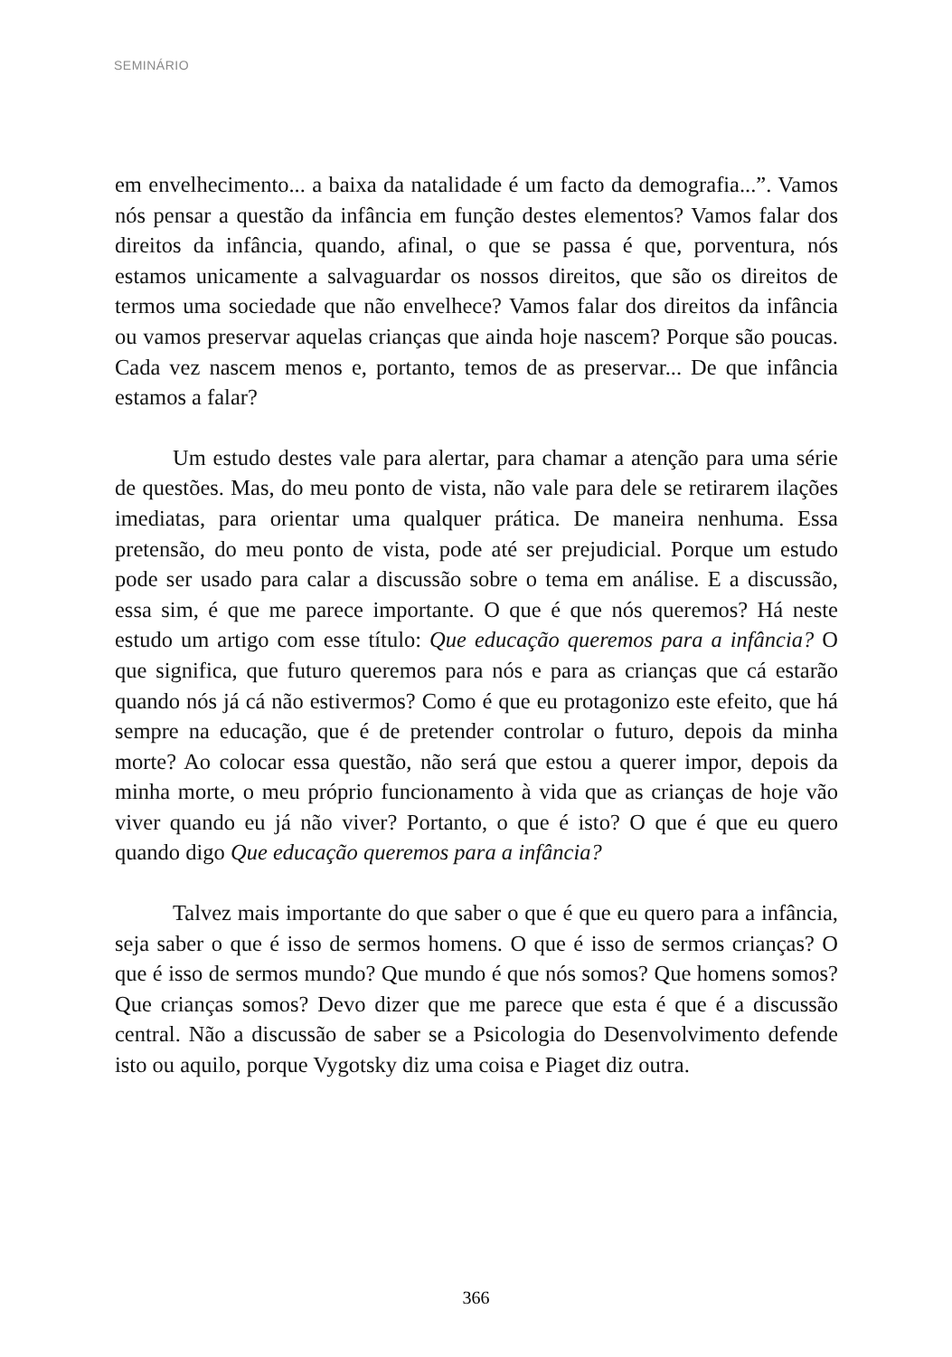SEMINÁRIO
em envelhecimento... a baixa da natalidade é um facto da demografia...”. Vamos nós pensar a questão da infância em função destes elementos? Vamos falar dos direitos da infância, quando, afinal, o que se passa é que, porventura, nós estamos unicamente a salvaguardar os nossos direitos, que são os direitos de termos uma sociedade que não envelhece? Vamos falar dos direitos da infância ou vamos preservar aquelas crianças que ainda hoje nascem? Porque são poucas. Cada vez nascem menos e, portanto, temos de as preservar... De que infância estamos a falar?
Um estudo destes vale para alertar, para chamar a atenção para uma série de questões. Mas, do meu ponto de vista, não vale para dele se retirarem ilações imediatas, para orientar uma qualquer prática. De maneira nenhuma. Essa pretensão, do meu ponto de vista, pode até ser prejudicial. Porque um estudo pode ser usado para calar a discussão sobre o tema em análise. E a discussão, essa sim, é que me parece importante. O que é que nós queremos? Há neste estudo um artigo com esse título: Que educação queremos para a infância? O que significa, que futuro queremos para nós e para as crianças que cá estarão quando nós já cá não estivermos? Como é que eu protagonizo este efeito, que há sempre na educação, que é de pretender controlar o futuro, depois da minha morte? Ao colocar essa questão, não será que estou a querer impor, depois da minha morte, o meu próprio funcionamento à vida que as crianças de hoje vão viver quando eu já não viver? Portanto, o que é isto? O que é que eu quero quando digo Que educação queremos para a infância?
Talvez mais importante do que saber o que é que eu quero para a infância, seja saber o que é isso de sermos homens. O que é isso de sermos crianças? O que é isso de sermos mundo? Que mundo é que nós somos? Que homens somos? Que crianças somos? Devo dizer que me parece que esta é que é a discussão central. Não a discussão de saber se a Psicologia do Desenvolvimento defende isto ou aquilo, porque Vygotsky diz uma coisa e Piaget diz outra.
366